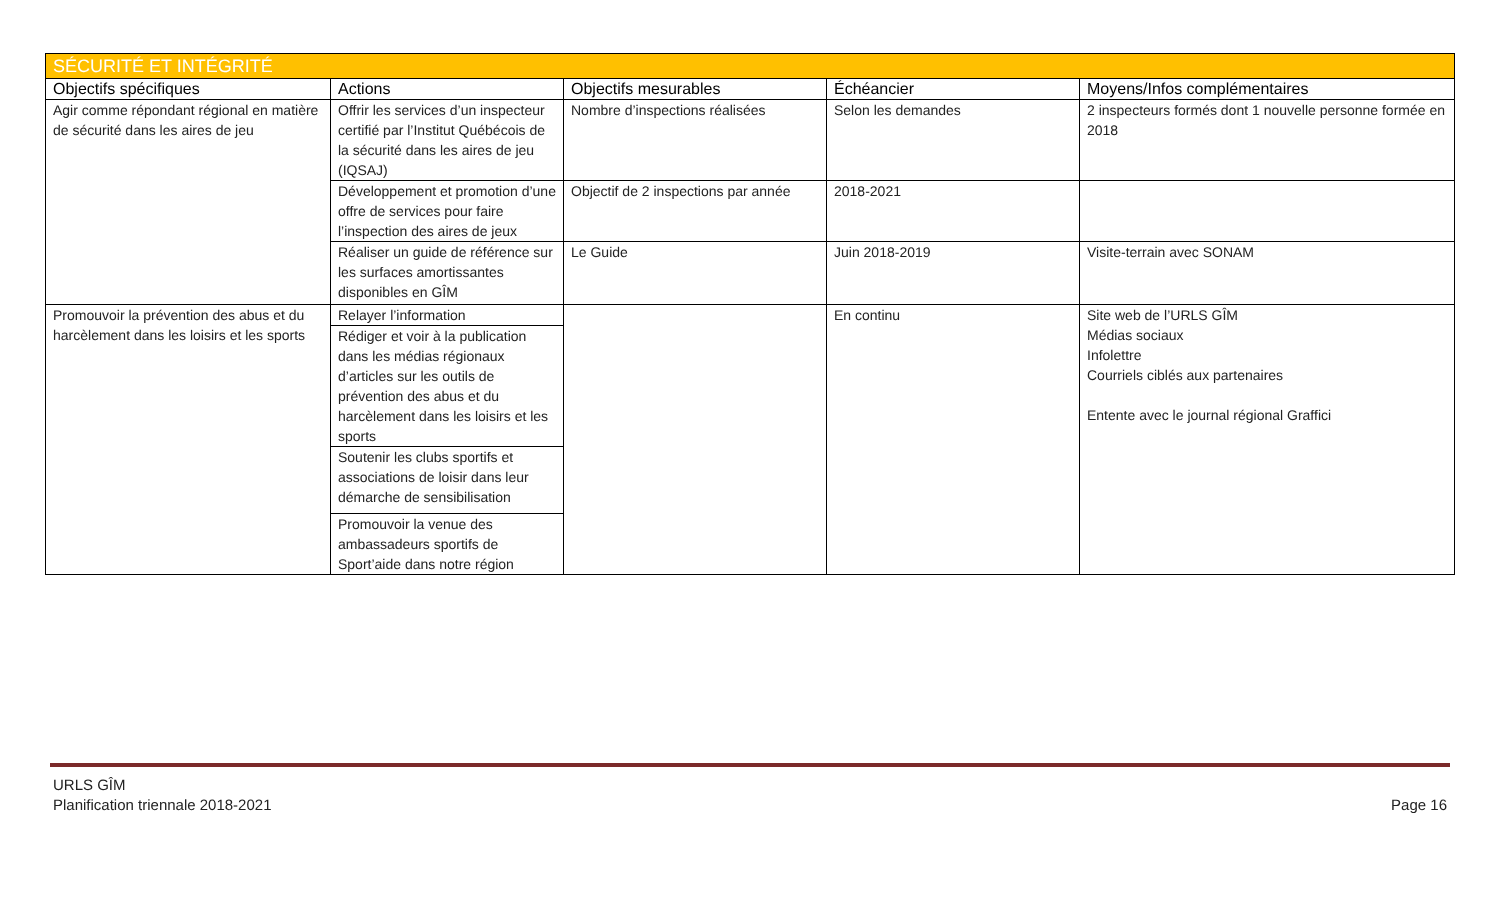| SÉCURITÉ ET INTÉGRITÉ | | | | |
| --- | --- | --- | --- | --- |
| Objectifs spécifiques | Actions | Objectifs mesurables | Échéancier | Moyens/Infos complémentaires |
| Agir comme répondant régional en matière de sécurité dans les aires de jeu | Offrir les services d’un inspecteur certifié par l’Institut Québécois de la sécurité dans les aires de jeu (IQSAJ) | Nombre d’inspections réalisées | Selon les demandes | 2 inspecteurs formés dont 1 nouvelle personne formée en 2018 |
| | Développement et promotion d’une offre de services pour faire l’inspection des aires de jeux | Objectif de 2 inspections par année | 2018-2021 | |
| | Réaliser un guide de référence sur les surfaces amortissantes disponibles en GÎM | Le Guide | Juin 2018-2019 | Visite-terrain avec SONAM |
| Promouvoir la prévention des abus et du harcèlement dans les loisirs et les sports | Relayer l’information | | En continu | Site web de l’URLS GÎM Médias sociaux Infolettre Courriels ciblés aux partenaires Entente avec le journal régional Graffici |
| | Rédiger et voir à la publication dans les médias régionaux d’articles sur les outils de prévention des abus et du harcèlement dans les loisirs et les sports | | | |
| | Soutenir les clubs sportifs et associations de loisir dans leur démarche de sensibilisation | | | |
| | Promouvoir la venue des ambassadeurs sportifs de Sport’aide dans notre région | | | |
URLS GÎM
Planification triennale 2018-2021
Page 16